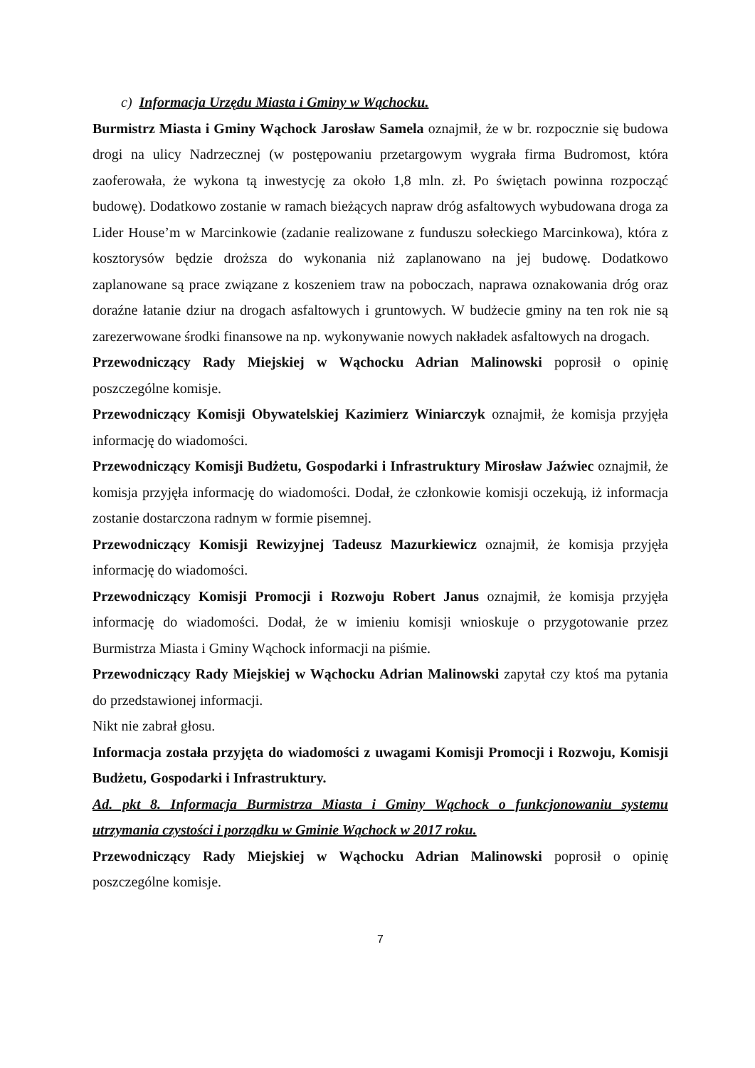c) Informacja Urzędu Miasta i Gminy w Wąchocku.
Burmistrz Miasta i Gminy Wąchock Jarosław Samela oznajmił, że w br. rozpocznie się budowa drogi na ulicy Nadrzecznej (w postępowaniu przetargowym wygrała firma Budromost, która zaoferowała, że wykona tą inwestycję za około 1,8 mln. zł. Po świętach powinna rozpocząć budowę). Dodatkowo zostanie w ramach bieżących napraw dróg asfaltowych wybudowana droga za Lider House’m w Marcinkowie (zadanie realizowane z funduszu sołeckiego Marcinkowa), która z kosztorysów będzie droższa do wykonania niż zaplanowano na jej budowę. Dodatkowo zaplanowane są prace związane z koszeniem traw na poboczach, naprawa oznakowania dróg oraz doraźne łatanie dziur na drogach asfaltowych i gruntowych. W budżecie gminy na ten rok nie są zarezerwowane środki finansowe na np. wykonywanie nowych nakładek asfaltowych na drogach.
Przewodniczący Rady Miejskiej w Wąchocku Adrian Malinowski poprosił o opinię poszczególne komisje.
Przewodniczący Komisji Obywatelskiej Kazimierz Winiarczyk oznajmił, że komisja przyjęła informację do wiadomości.
Przewodniczący Komisji Budżetu, Gospodarki i Infrastruktury Mirosław Jaźwiec oznajmił, że komisja przyjęła informację do wiadomości. Dodał, że członkowie komisji oczekują, iż informacja zostanie dostarczona radnym w formie pisemnej.
Przewodniczący Komisji Rewizyjnej Tadeusz Mazurkiewicz oznajmił, że komisja przyjęła informację do wiadomości.
Przewodniczący Komisji Promocji i Rozwoju Robert Janus oznajmił, że komisja przyjęła informację do wiadomości. Dodał, że w imieniu komisji wnioskuje o przygotowanie przez Burmistrza Miasta i Gminy Wąchock informacji na piśmie.
Przewodniczący Rady Miejskiej w Wąchocku Adrian Malinowski zapytał czy ktoś ma pytania do przedstawionej informacji.
Nikt nie zabrał głosu.
Informacja została przyjęta do wiadomości z uwagami Komisji Promocji i Rozwoju, Komisji Budżetu, Gospodarki i Infrastruktury.
Ad. pkt 8. Informacja Burmistrza Miasta i Gminy Wąchock o funkcjonowaniu systemu utrzymania czystości i porządku w Gminie Wąchock w 2017 roku.
Przewodniczący Rady Miejskiej w Wąchocku Adrian Malinowski poprosił o opinię poszczególne komisje.
7